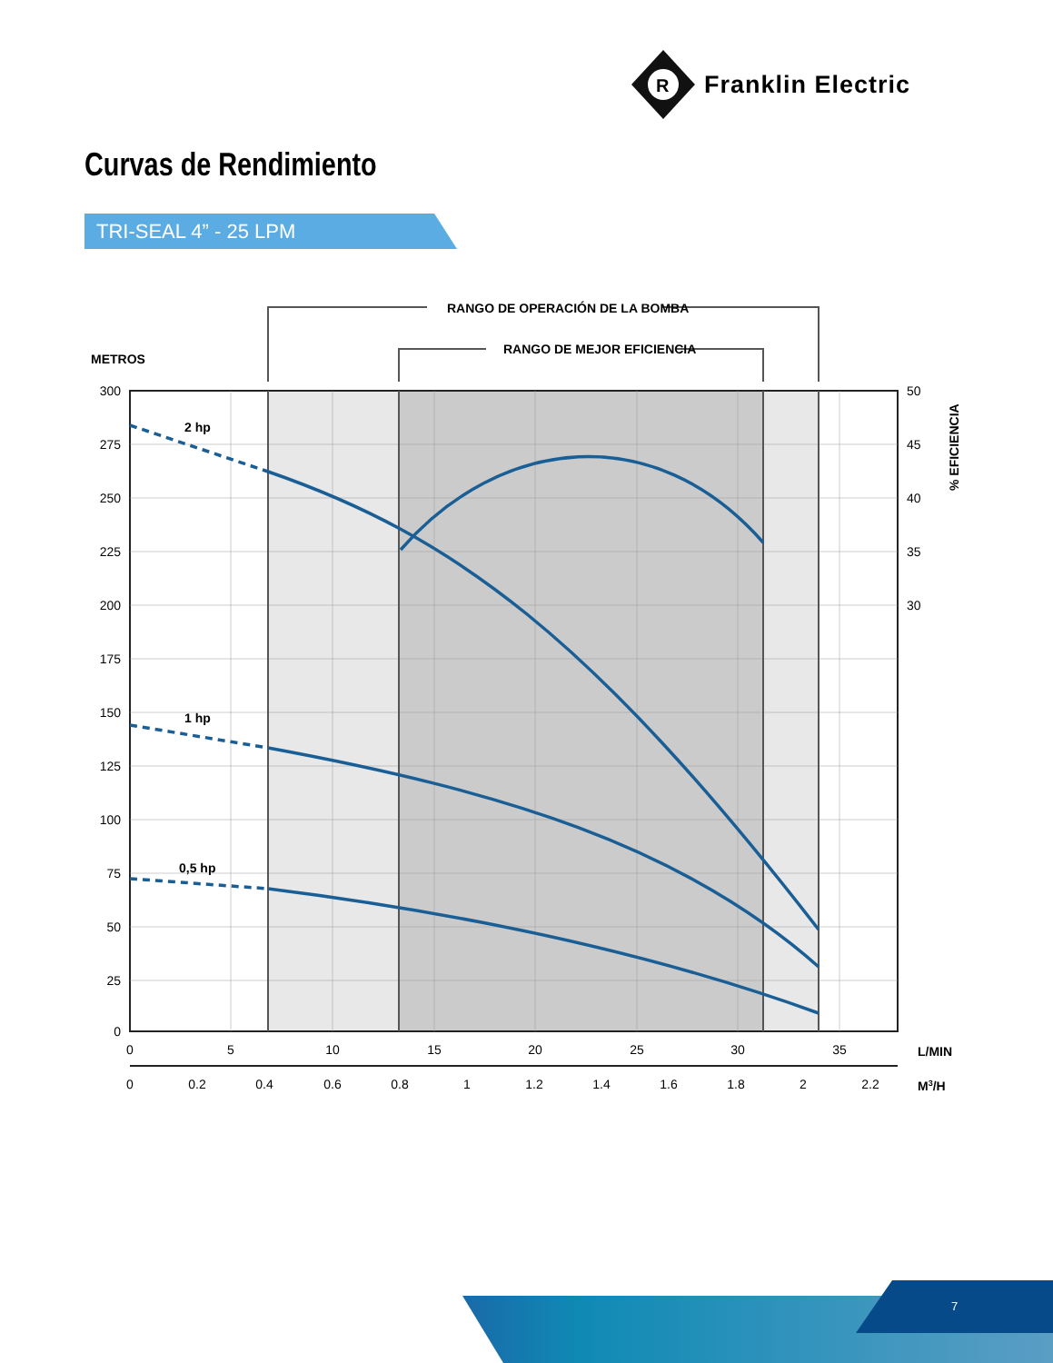R
Franklin Electric
Curvas de Rendimiento
TRI-SEAL 4” - 25 LPM
RANGO DE OPERACIÓN DE LA BOMBA
RANGO DE MEJOR EFICIENCIA
METROS
2 hp
1 hp
0,5 hp
300
275
250
225
200
175
150
125
100
75
50
25
0
50
45
40
35
30
% EFICIENCIA
0
5
10
15
20
25
30
35
0
0.2
0.4
0.6
0.8
1
1.2
1.4
1.6
1.8
2
2.2
L/MIN
M3/H
7